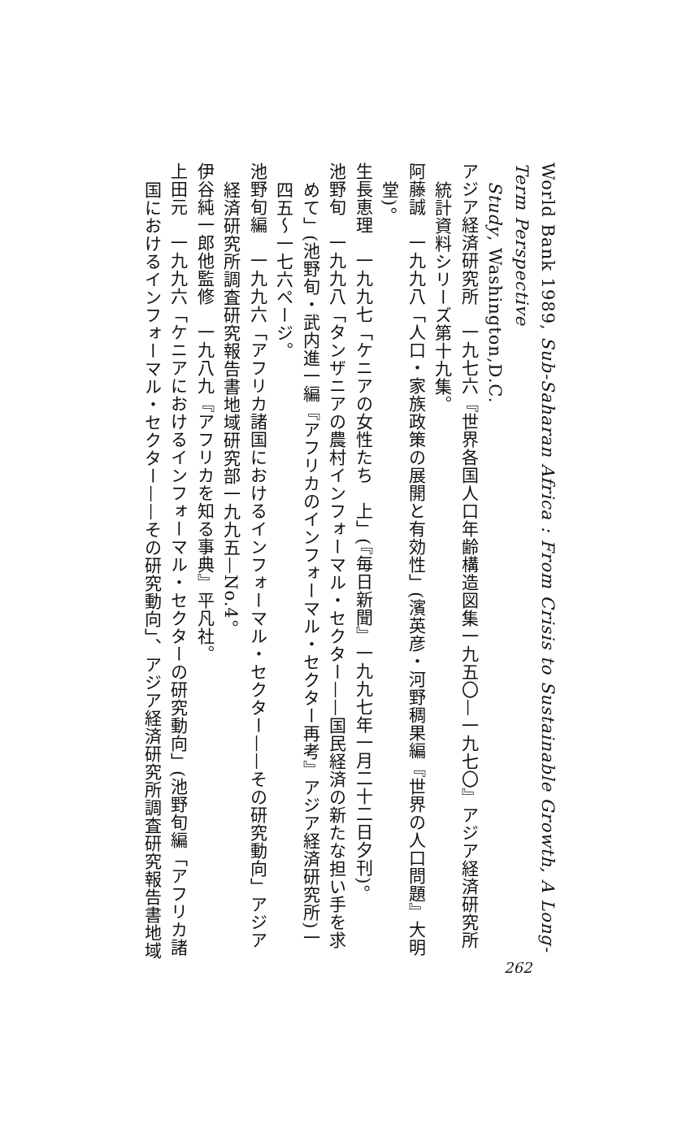World Bank 1989, Sub-Saharan Africa : From Crisis to Sustainable Growth, A Long-Term Perspective
Study, Washington,D.C.
アジア経済研究所　一九七六『世界各国人口年齢構造図集一九五〇—一九七〇』アジア経済研究所
統計資料シリーズ第十九集。
阿藤誠　一九九八「人口・家族政策の展開と有効性」(濱英彦・河野稠果編『世界の人口問題』大明
堂)。
生長恵理　一九九七「ケニアの女性たち　上」(『毎日新聞』一九九七年一月二十二日夕刊)。
池野旬　一九九八「タンザニアの農村インフォーマル・セクター——国民経済の新たな担い手を求
めて」(池野旬・武内進一編『アフリカのインフォーマル・セクター再考』アジア経済研究所)一
四五～一七六ページ。
池野旬編　一九九六「アフリカ諸国におけるインフォーマル・セクター——その研究動向」アジア
経済研究所調査研究報告書地域研究部一九九五—No.4。
伊谷純一郎他監修　一九八九『アフリカを知る事典』平凡社。
上田元　一九九六「ケニアにおけるインフォーマル・セクターの研究動向」(池野旬編「アフリカ諸
国におけるインフォーマル・セクター——その研究動向」、アジア経済研究所調査研究報告書地域
262